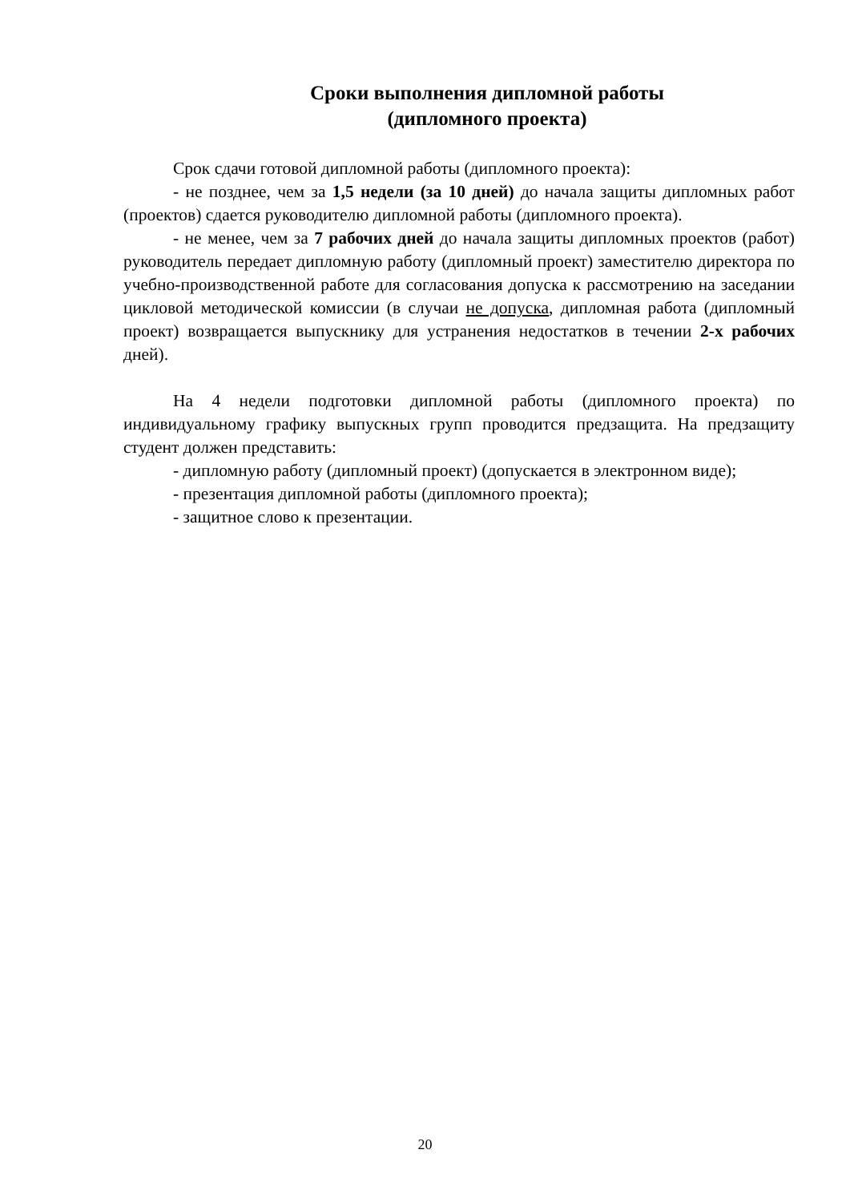Сроки выполнения дипломной работы
(дипломного проекта)
Срок сдачи готовой дипломной работы (дипломного проекта):
- не позднее, чем за 1,5 недели (за 10 дней) до начала защиты дипломных работ (проектов) сдается руководителю дипломной работы (дипломного проекта).
- не менее, чем за 7 рабочих дней до начала защиты дипломных проектов (работ) руководитель передает дипломную работу (дипломный проект) заместителю директора по учебно-производственной работе для согласования допуска к рассмотрению на заседании цикловой методической комиссии (в случаи не допуска, дипломная работа (дипломный проект) возвращается выпускнику для устранения недостатков в течении 2-х рабочих дней).
На 4 недели подготовки дипломной работы (дипломного проекта) по индивидуальному графику выпускных групп проводится предзащита. На предзащиту студент должен представить:
- дипломную работу (дипломный проект) (допускается в электронном виде);
- презентация дипломной работы (дипломного проекта);
- защитное слово к презентации.
20